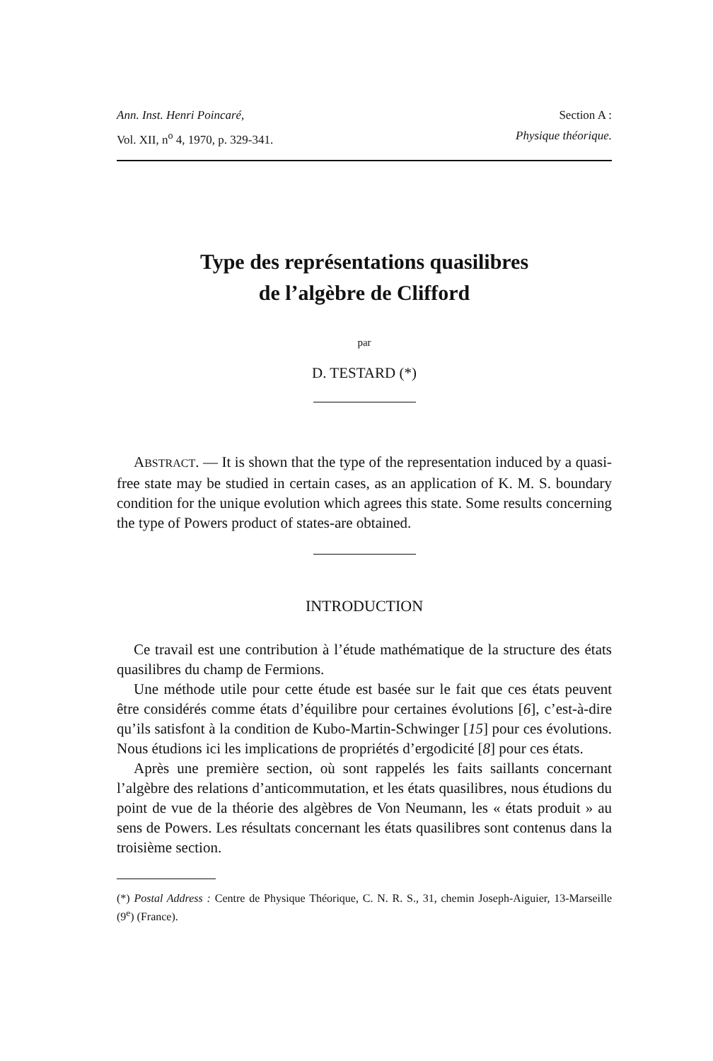Ann. Inst. Henri Poincaré,
Vol. XII, n<sup>o</sup> 4, 1970, p. 329-341.
Section A :
Physique théorique.
Type des représentations quasilibres
de l’algèbre de Clifford
par
D. TESTARD (*)
ABSTRACT. — It is shown that the type of the representation induced by a quasi-free state may be studied in certain cases, as an application of K. M. S. boundary condition for the unique evolution which agrees this state. Some results concerning the type of Powers product of states-are obtained.
INTRODUCTION
Ce travail est une contribution à l’étude mathématique de la structure des états quasilibres du champ de Fermions.
Une méthode utile pour cette étude est basée sur le fait que ces états peuvent être considérés comme états d’équilibre pour certaines évolutions [6], c’est-à-dire qu’ils satisfont à la condition de Kubo-Martin-Schwinger [15] pour ces évolutions. Nous étudions ici les implications de propriétés d’ergodicité [8] pour ces états.
Après une première section, où sont rappelés les faits saillants concernant l’algèbre des relations d’anticommutation, et les états quasilibres, nous étudions du point de vue de la théorie des algèbres de Von Neumann, les « états produit » au sens de Powers. Les résultats concernant les états quasilibres sont contenus dans la troisième section.
(*) Postal Address : Centre de Physique Théorique, C. N. R. S., 31, chemin Joseph-Aiguier, 13-Marseille (9<sup>e</sup>) (France).